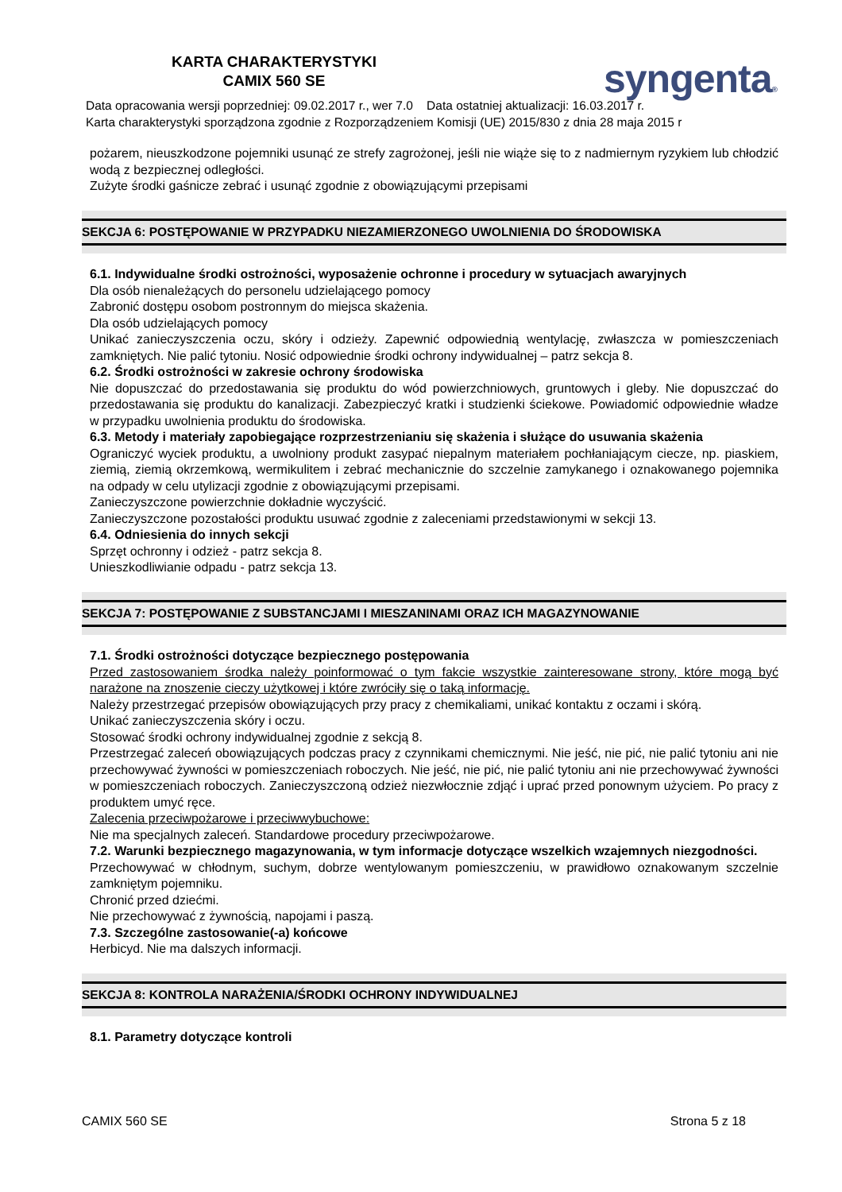KARTA CHARAKTERYSTYKI
CAMIX 560 SE
syngenta®
Data opracowania wersji poprzedniej: 09.02.2017 r., wer 7.0 Data ostatniej aktualizacji: 16.03.2017 r.
Karta charakterystyki sporządzona zgodnie z Rozporządzeniem Komisji (UE) 2015/830 z dnia 28 maja 2015 r
pożarem, nieuszkodzone pojemniki usunąć ze strefy zagrożonej, jeśli nie wiąże się to z nadmiernym ryzykiem lub chłodzić wodą z bezpiecznej odległości.
Zużyte środki gaśnicze zebrać i usunąć zgodnie z obowiązującymi przepisami
SEKCJA 6: POSTĘPOWANIE W PRZYPADKU NIEZAMIERZONEGO UWOLNIENIA DO ŚRODOWISKA
6.1. Indywidualne środki ostrożności, wyposażenie ochronne i procedury w sytuacjach awaryjnych
Dla osób nienależących do personelu udzielającego pomocy
Zabronić dostępu osobom postronnym do miejsca skażenia.
Dla osób udzielających pomocy
Unikać zanieczyszczenia oczu, skóry i odzieży. Zapewnić odpowiednią wentylację, zwłaszcza w pomieszczeniach zamkniętych. Nie palić tytoniu. Nosić odpowiednie środki ochrony indywidualnej – patrz sekcja 8.
6.2. Środki ostrożności w zakresie ochrony środowiska
Nie dopuszczać do przedostawania się produktu do wód powierzchniowych, gruntowych i gleby. Nie dopuszczać do przedostawania się produktu do kanalizacji. Zabezpieczyć kratki i studzienki ściekowe. Powiadomić odpowiednie władze w przypadku uwolnienia produktu do środowiska.
6.3. Metody i materiały zapobiegające rozprzestrzenianiu się skażenia i służące do usuwania skażenia
Ograniczyć wyciek produktu, a uwolniony produkt zasypać niepalnym materiałem pochłaniającym ciecze, np. piaskiem, ziemią, ziemią okrzemkową, wermikulitem i zebrać mechanicznie do szczelnie zamykanego i oznakowanego pojemnika na odpady w celu utylizacji zgodnie z obowiązującymi przepisami.
Zanieczyszczone powierzchnie dokładnie wyczyścić.
Zanieczyszczone pozostałości produktu usuwać zgodnie z zaleceniami przedstawionymi w sekcji 13.
6.4. Odniesienia do innych sekcji
Sprzęt ochronny i odzież - patrz sekcja 8.
Unieszkodliwianie odpadu - patrz sekcja 13.
SEKCJA 7: POSTĘPOWANIE Z SUBSTANCJAMI I MIESZANINAMI ORAZ ICH MAGAZYNOWANIE
7.1. Środki ostrożności dotyczące bezpiecznego postępowania
Przed zastosowaniem środka należy poinformować o tym fakcie wszystkie zainteresowane strony, które mogą być narażone na znoszenie cieczy użytkowej i które zwróciły się o taką informację.
Należy przestrzegać przepisów obowiązujących przy pracy z chemikaliami, unikać kontaktu z oczami i skórą.
Unikać zanieczyszczenia skóry i oczu.
Stosować środki ochrony indywidualnej zgodnie z sekcją 8.
Przestrzegać zaleceń obowiązujących podczas pracy z czynnikami chemicznymi. Nie jeść, nie pić, nie palić tytoniu ani nie przechowywać żywności w pomieszczeniach roboczych. Nie jeść, nie pić, nie palić tytoniu ani nie przechowywać żywności w pomieszczeniach roboczych. Zanieczyszczoną odzież niezwłocznie zdjąć i uprać przed ponownym użyciem. Po pracy z produktem umyć ręce.
Zalecenia przeciwpożarowe i przeciwwybuchowe:
Nie ma specjalnych zaleceń. Standardowe procedury przeciwpożarowe.
7.2. Warunki bezpiecznego magazynowania, w tym informacje dotyczące wszelkich wzajemnych niezgodności.
Przechowywać w chłodnym, suchym, dobrze wentylowanym pomieszczeniu, w prawidłowo oznakowanym szczelnie zamkniętym pojemniku.
Chronić przed dziećmi.
Nie przechowywać z żywnością, napojami i paszą.
7.3. Szczególne zastosowanie(-a) końcowe
Herbicyd. Nie ma dalszych informacji.
SEKCJA 8: KONTROLA NARAŻENIA/ŚRODKI OCHRONY INDYWIDUALNEJ
8.1. Parametry dotyczące kontroli
CAMIX 560 SE Strona 5 z 18